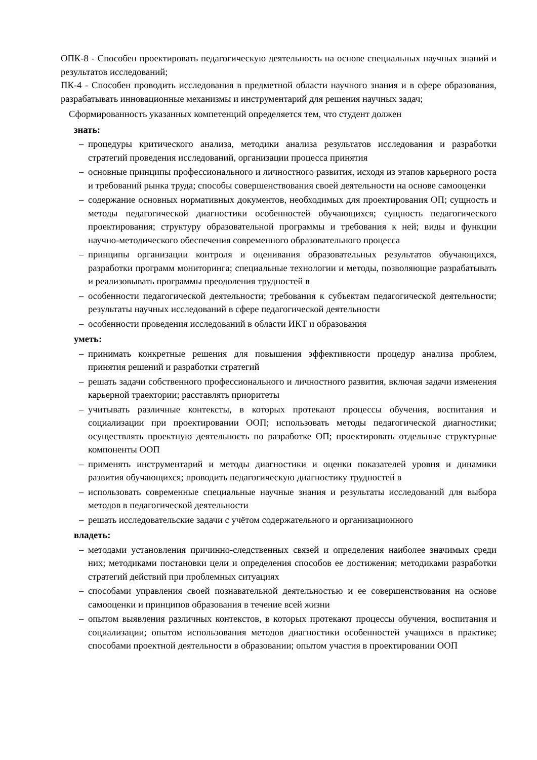ОПК-8 - Способен проектировать педагогическую деятельность на основе специальных научных знаний и результатов исследований;
ПК-4 - Способен проводить исследования в предметной области научного знания и в сфере образования, разрабатывать инновационные механизмы и инструментарий для решения научных задач;
Сформированность указанных компетенций определяется тем, что студент должен
знать:
– процедуры критического анализа, методики анализа результатов исследования и разработки стратегий проведения исследований, организации процесса принятия
– основные принципы профессионального и личностного развития, исходя из этапов карьерного роста и требований рынка труда; способы совершенствования своей деятельности на основе самооценки
– содержание основных нормативных документов, необходимых для проектирования ОП; сущность и методы педагогической диагностики особенностей обучающихся; сущность педагогического проектирования; структуру образовательной программы и требования к ней; виды и функции научно-методического обеспечения современного образовательного процесса
– принципы организации контроля и оценивания образовательных результатов обучающихся, разработки программ мониторинга; специальные технологии и методы, позволяющие разрабатывать и реализовывать программы преодоления трудностей в
– особенности педагогической деятельности; требования к субъектам педагогической деятельности; результаты научных исследований в сфере педагогической деятельности
– особенности проведения исследований в области ИКТ и образования
уметь:
– принимать конкретные решения для повышения эффективности процедур анализа проблем, принятия решений и разработки стратегий
– решать задачи собственного профессионального и личностного развития, включая задачи изменения карьерной траектории; расставлять приоритеты
– учитывать различные контексты, в которых протекают процессы обучения, воспитания и социализации при проектировании ООП; использовать методы педагогической диагностики; осуществлять проектную деятельность по разработке ОП; проектировать отдельные структурные компоненты ООП
– применять инструментарий и методы диагностики и оценки показателей уровня и динамики развития обучающихся; проводить педагогическую диагностику трудностей в
– использовать современные специальные научные знания и результаты исследований для выбора методов в педагогической деятельности
– решать исследовательские задачи с учётом содержательного и организационного
владеть:
– методами установления причинно-следственных связей и определения наиболее значимых среди них; методиками постановки цели и определения способов ее достижения; методиками разработки стратегий действий при проблемных ситуациях
– способами управления своей познавательной деятельностью и ее совершенствования на основе самооценки и принципов образования в течение всей жизни
– опытом выявления различных контекстов, в которых протекают процессы обучения, воспитания и социализации; опытом использования методов диагностики особенностей учащихся в практике; способами проектной деятельности в образовании; опытом участия в проектировании ООП